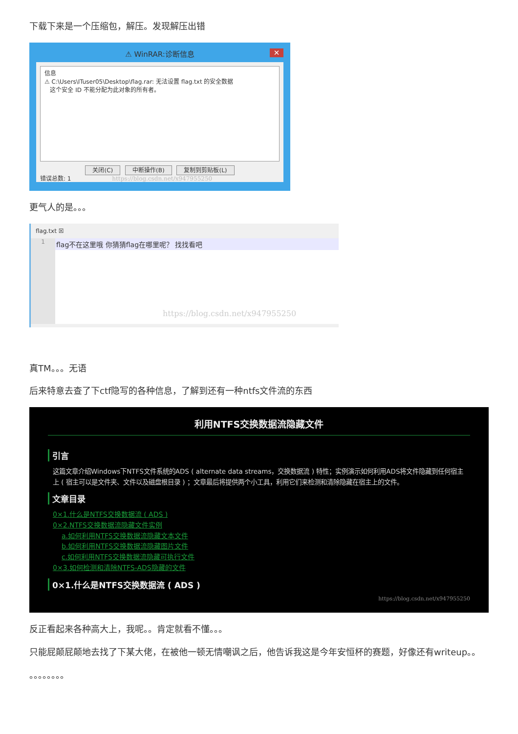下载下来是一个压缩包，解压。发现解压出错
⚠ WinRAR:诊断信息 ✕
信息
⚠ C:\Users\ITuser05\Desktop\flag.rar: 无法设置 flag.txt 的安全数据
这个安全 ID 不能分配为此对象的所有者。
关闭(C) 中断操作(B) 复制到剪贴板(L)
错误总数: 1 https://blog.csdn.net/x947955250
更气人的是。。。
flag.txt ☒
1
flag不在这里哦 你猜猜flag在哪里呢？ 找找看吧
https://blog.csdn.net/x947955250
真TM。。。无语
后来特意去查了下ctf隐写的各种信息，了解到还有一种ntfs文件流的东西
利用NTFS交换数据流隐藏文件
引言
这篇文章介绍Windows下NTFS文件系统的ADS ( alternate data streams，交换数据流 ) 特性；实例演示如何利用ADS将文件隐藏到任何宿主上 ( 宿主可以是文件夹、文件以及磁盘根目录 ) ；文章最后将提供两个小工具，利用它们来检测和清除隐藏在宿主上的文件。
文章目录
0×1.什么是NTFS交换数据流 ( ADS )
0×2.NTFS交换数据流隐藏文件实例
a.如何利用NTFS交换数据流隐藏文本文件
b.如何利用NTFS交换数据流隐藏图片文件
c.如何利用NTFS交换数据流隐藏可执行文件
0×3.如何检测和清除NTFS-ADS隐藏的文件
0×1.什么是NTFS交换数据流 ( ADS )
https://blog.csdn.net/x947955250
反正看起来各种高大上，我呢。。肯定就看不懂。。。
只能屁颠屁颠地去找了下某大佬，在被他一顿无情嘲讽之后，他告诉我这是今年安恒杯的赛题，好像还有writeup。。
。。。。。。。。